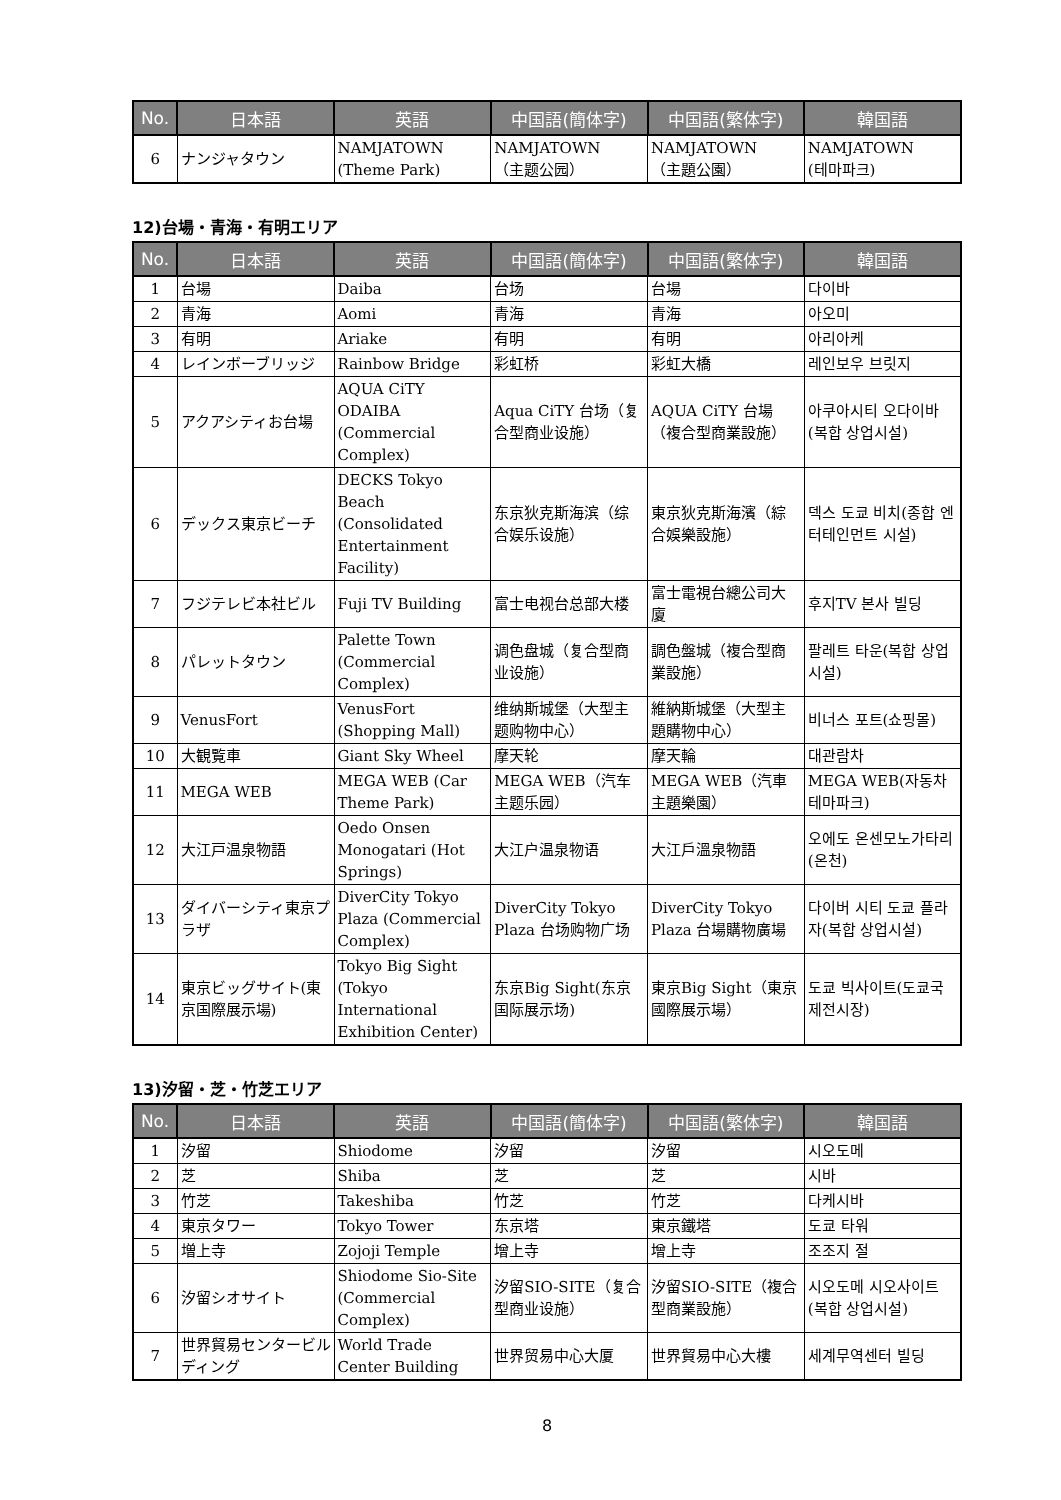| No. | 日本語 | 英語 | 中国語(簡体字) | 中国語(繁体字) | 韓国語 |
| --- | --- | --- | --- | --- | --- |
| 6 | ナンジャタウン | NAMJATOWN (Theme Park) | NAMJATOWN （主题公园） | NAMJATOWN （主題公園） | NAMJATOWN (테마파크) |
12)台場・青海・有明エリア
| No. | 日本語 | 英語 | 中国語(簡体字) | 中国語(繁体字) | 韓国語 |
| --- | --- | --- | --- | --- | --- |
| 1 | 台場 | Daiba | 台场 | 台場 | 다이바 |
| 2 | 青海 | Aomi | 青海 | 青海 | 아오미 |
| 3 | 有明 | Ariake | 有明 | 有明 | 아리아케 |
| 4 | レインボーブリッジ | Rainbow Bridge | 彩虹桥 | 彩虹大橋 | 레인보우 브릿지 |
| 5 | アクアシティお台場 | AQUA CiTY ODAIBA (Commercial Complex) | Aqua CiTY 台场（复合型商业设施） | AQUA CiTY 台場（複合型商業設施） | 아쿠아시티 오다이바(복합 상업시설) |
| 6 | デックス東京ビーチ | DECKS Tokyo Beach (Consolidated Entertainment Facility) | 东京狄克斯海滨（综合娱乐设施） | 東京狄克斯海濱（綜合娛樂設施） | 덱스 도쿄 비치(종합 엔터테인먼트 시설) |
| 7 | フジテレビ本社ビル | Fuji TV Building | 富士电视台总部大楼 | 富士電視台總公司大廈 | 후지TV 본사 빌딩 |
| 8 | パレットタウン | Palette Town (Commercial Complex) | 调色盘城（复合型商业设施） | 調色盤城（複合型商業設施） | 팔레트 타운(복합 상업시설) |
| 9 | VenusFort | VenusFort (Shopping Mall) | 维纳斯城堡（大型主题购物中心） | 維納斯城堡（大型主題購物中心） | 비너스 포트(쇼핑몰) |
| 10 | 大観覧車 | Giant Sky Wheel | 摩天轮 | 摩天輪 | 대관람차 |
| 11 | MEGA WEB | MEGA WEB (Car Theme Park) | MEGA WEB（汽车主题乐园） | MEGA WEB（汽車主題樂園） | MEGA WEB(자동차 테마파크) |
| 12 | 大江戸温泉物語 | Oedo Onsen Monogatari (Hot Springs) | 大江户温泉物语 | 大江戶溫泉物語 | 오에도 온센모노가타리(온천) |
| 13 | ダイバーシティ東京プラザ | DiverCity Tokyo Plaza (Commercial Complex) | DiverCity Tokyo Plaza 台场购物广场 | DiverCity Tokyo Plaza 台場購物廣場 | 다이버 시티 도쿄 플라자(복합 상업시설) |
| 14 | 東京ビッグサイト(東京国際展示場) | Tokyo Big Sight (Tokyo International Exhibition Center) | 东京Big Sight(东京国际展示场) | 東京Big Sight（東京國際展示場） | 도쿄 빅사이트(도쿄국제전시장) |
13)汐留・芝・竹芝エリア
| No. | 日本語 | 英語 | 中国語(簡体字) | 中国語(繁体字) | 韓国語 |
| --- | --- | --- | --- | --- | --- |
| 1 | 汐留 | Shiodome | 汐留 | 汐留 | 시오도메 |
| 2 | 芝 | Shiba | 芝 | 芝 | 시바 |
| 3 | 竹芝 | Takeshiba | 竹芝 | 竹芝 | 다케시바 |
| 4 | 東京タワー | Tokyo Tower | 东京塔 | 東京鐵塔 | 도쿄 타워 |
| 5 | 増上寺 | Zojoji Temple | 增上寺 | 增上寺 | 조조지 절 |
| 6 | 汐留シオサイト | Shiodome Sio-Site (Commercial Complex) | 汐留SIO-SITE（复合型商业设施） | 汐留SIO-SITE（複合型商業設施） | 시오도메 시오사이트(복합 상업시설) |
| 7 | 世界貿易センタービルディング | World Trade Center Building | 世界贸易中心大厦 | 世界貿易中心大樓 | 세계무역센터 빌딩 |
8